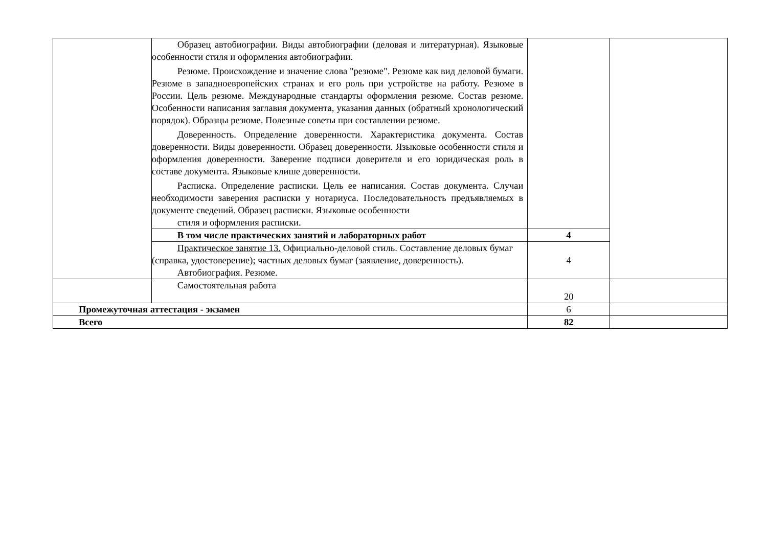| | Образец автобиографии. Виды автобиографии (деловая и литературная). Языковые особенности стиля и оформления автобиографии. Резюме. Происхождение и значение слова "резюме". Резюме как вид деловой бумаги. Резюме в западноевропейских странах и его роль при устройстве на работу. Резюме в России. Цель резюме. Международные стандарты оформления резюме. Состав резюме. Особенности написания заглавия документа, указания данных (обратный хронологический порядок). Образцы резюме. Полезные советы при составлении резюме. Доверенность. Определение доверенности. Характеристика документа. Состав доверенности. Виды доверенности. Образец доверенности. Языковые особенности стиля и оформления доверенности. Заверение подписи доверителя и его юридическая роль в составе документа. Языковые клише доверенности. Расписка. Определение расписки. Цель ее написания. Состав документа. Случаи необходимости заверения расписки у нотариуса. Последовательность предъявляемых в документе сведений. Образец расписки. Языковые особенности стиля и оформления расписки. | | |
| | В том числе практических занятий и лабораторных работ | 4 | |
| | Практическое занятие 13. Официально-деловой стиль. Составление деловых бумаг (справка, удостоверение); частных деловых бумаг (заявление, доверенность). Автобиография. Резюме. | 4 | |
| | Самостоятельная работа | 20 | |
| Промежуточная аттестация - экзамен | | 6 | |
| Всего | | 82 | |